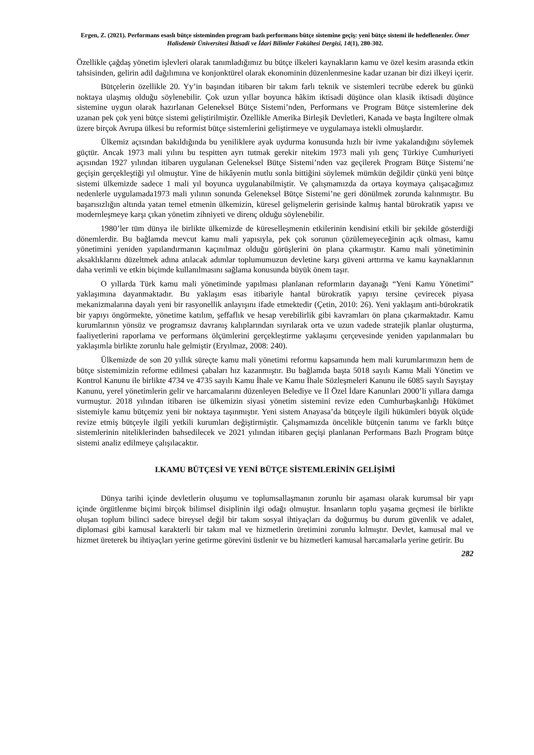Ergen, Z. (2021). Performans esaslı bütçe sisteminden program bazlı performans bütçe sistemine geçiş: yeni bütçe sistemi ile hedeflenenler. Ömer Halisdemir Üniversitesi İktisadi ve İdari Bilimler Fakültesi Dergisi, 14(1), 280-302.
Özellikle çağdaş yönetim işlevleri olarak tanımladığımız bu bütçe ilkeleri kaynakların kamu ve özel kesim arasında etkin tahsisinden, gelirin adil dağılımına ve konjonktürel olarak ekonominin düzenlenmesine kadar uzanan bir dizi ilkeyi içerir.
Bütçelerin özellikle 20. Yy’in başından itibaren bir takım farlı teknik ve sistemleri tecrübe ederek bu günkü noktaya ulaşmış olduğu söylenebilir. Çok uzun yıllar boyunca hâkim iktisadi düşünce olan klasik iktisadi düşünce sistemine uygun olarak hazırlanan Geleneksel Bütçe Sistemi’nden, Performans ve Program Bütçe sistemlerine dek uzanan pek çok yeni bütçe sistemi geliştirilmiştir. Özellikle Amerika Birleşik Devletleri, Kanada ve başta İngiltere olmak üzere birçok Avrupa ülkesi bu reformist bütçe sistemlerini geliştirmeye ve uygulamaya istekli olmuşlardır.
Ülkemiz açısından bakıldığında bu yeniliklere ayak uydurma konusunda hızlı bir ivme yakalandığını söylemek güçtür. Ancak 1973 mali yılını bu tespitten ayrı tutmak gerekir nitekim 1973 mali yılı genç Türkiye Cumhuriyeti açısından 1927 yılından itibaren uygulanan Geleneksel Bütçe Sistemi’nden vaz geçilerek Program Bütçe Sistemi’ne geçişin gerçekleştiği yıl olmuştur. Yine de hikâyenin mutlu sonla bittiğini söylemek mümkün değildir çünkü yeni bütçe sistemi ülkemizde sadece 1 mali yıl boyunca uygulanabilmiştir. Ve çalışmamızda da ortaya koymaya çalışacağımız nedenlerle uygulamada1973 mali yılının sonunda Geleneksel Bütçe Sistemi’ne geri dönülmek zorunda kalınmıştır. Bu başarısızlığın altında yatan temel etmenin ülkemizin, küresel gelişmelerin gerisinde kalmış hantal bürokratik yapısı ve modernleşmeye karşı çıkan yönetim zihniyeti ve direnç olduğu söylenebilir.
1980’ler tüm dünya ile birlikte ülkemizde de küreselleşmenin etkilerinin kendisini etkili bir şekilde gösterdiği dönemlerdir. Bu bağlamda mevcut kamu mali yapısıyla, pek çok sorunun çözülemeyeceğinin açık olması, kamu yönetimini yeniden yapılandırmanın kaçınılmaz olduğu görüşlerini ön plana çıkarmıştır. Kamu mali yönetiminin aksaklıklarını düzeltmek adına atılacak adımlar toplumumuzun devletine karşı güveni arttırma ve kamu kaynaklarının daha verimli ve etkin biçimde kullanılmasını sağlama konusunda büyük önem taşır.
O yıllarda Türk kamu mali yönetiminde yapılması planlanan reformların dayanağı “Yeni Kamu Yönetimi” yaklaşımına dayanmaktadır. Bu yaklaşım esas itibariyle hantal bürokratik yapıyı tersine çevirecek piyasa mekanizmalarına dayalı yeni bir rasyonellik anlayışını ifade etmektedir (Çetin, 2010: 26). Yeni yaklaşım anti-bürokratik bir yapıyı öngörmekte, yönetime katılım, şeffaflık ve hesap verebilirlik gibi kavramları ön plana çıkarmaktadır. Kamu kurumlarının yönsüz ve programsız davranış kalıplarından sıyrılarak orta ve uzun vadede stratejik planlar oluşturma, faaliyetlerini raporlama ve performans ölçümlerini gerçekleştirme yaklaşımı çerçevesinde yeniden yapılanmaları bu yaklaşımla birlikte zorunlu hale gelmiştir (Eryılmaz, 2008: 240).
Ülkemizde de son 20 yıllık süreçte kamu mali yönetimi reformu kapsamında hem mali kurumlarımızın hem de bütçe sistemimizin reforme edilmesi çabaları hız kazanmıştır. Bu bağlamda başta 5018 sayılı Kamu Mali Yönetim ve Kontrol Kanunu ile birlikte 4734 ve 4735 sayılı Kamu İhale ve Kamu İhale Sözleşmeleri Kanunu ile 6085 sayılı Sayıştay Kanunu, yerel yönetimlerin gelir ve harcamalarını düzenleyen Belediye ve İl Özel İdare Kanunları 2000’li yıllara damga vurmuştur. 2018 yılından itibaren ise ülkemizin siyasi yönetim sistemini revize eden Cumhurbaşkanlığı Hükümet sistemiyle kamu bütçemiz yeni bir noktaya taşınmıştır. Yeni sistem Anayasa’da bütçeyle ilgili hükümleri büyük ölçüde revize etmiş bütçeyle ilgili yetkili kurumları değiştirmiştir. Çalışmamızda öncelikle bütçenin tanımı ve farklı bütçe sistemlerinin niteliklerinden bahsedilecek ve 2021 yılından itibaren geçişi planlanan Performans Bazlı Program bütçe sistemi analiz edilmeye çalışılacaktır.
I.KAMU BÜTÇESİ VE YENİ BÜTÇE SİSTEMLERİNİN GELİŞİMİ
Dünya tarihi içinde devletlerin oluşumu ve toplumsallaşmanın zorunlu bir aşaması olarak kurumsal bir yapı içinde örgütlenme biçimi birçok bilimsel disiplinin ilgi odağı olmuştur. İnsanların toplu yaşama geçmesi ile birlikte oluşan toplum bilinci sadece bireysel değil bir takım sosyal ihtiyaçları da doğurmuş bu durum güvenlik ve adalet, diplomasi gibi kamusal karakterli bir takım mal ve hizmetlerin üretimini zorunlu kılmıştır. Devlet, kamusal mal ve hizmet üreterek bu ihtiyaçları yerine getirme görevini üstlenir ve bu hizmetleri kamusal harcamalarla yerine getirir. Bu
282